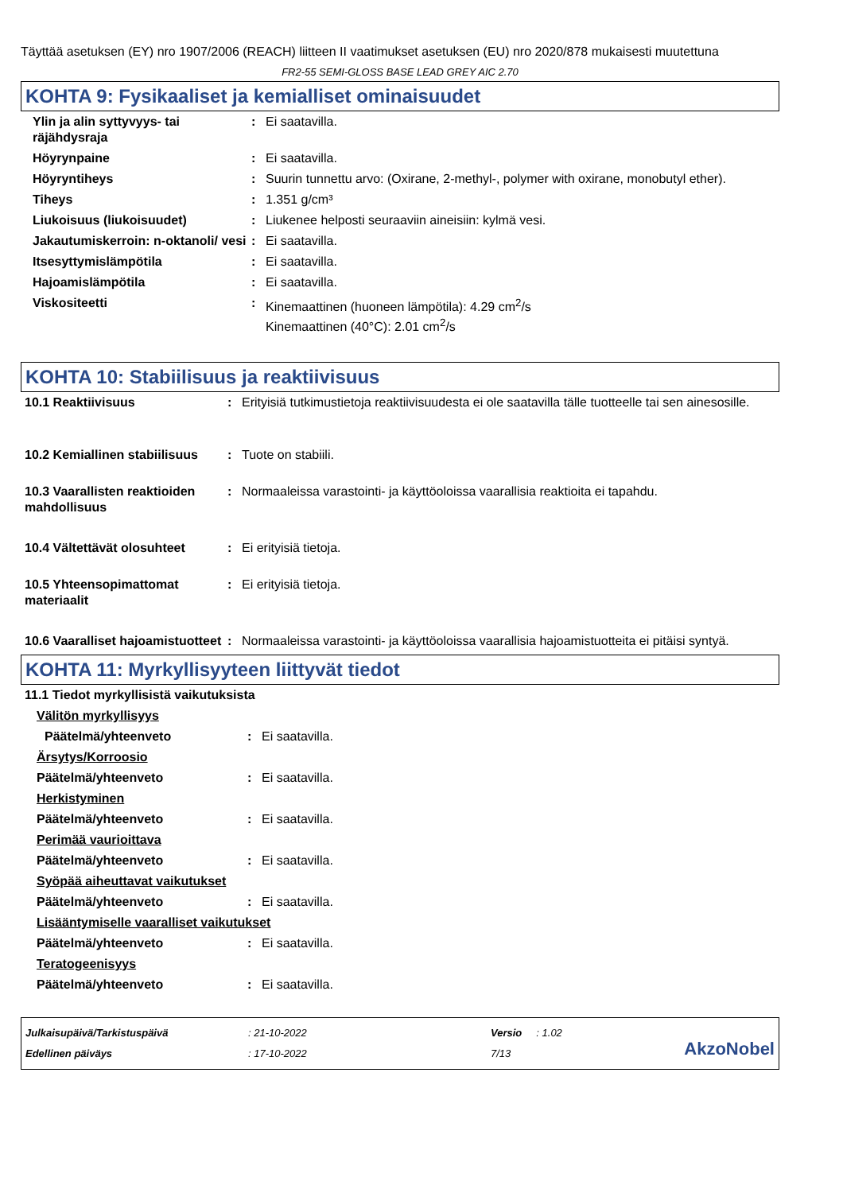Täyttää asetuksen (EY) nro 1907/2006 (REACH) liitteen II vaatimukset asetuksen (EU) nro 2020/878 mukaisesti muutettuna
FR2-55 SEMI-GLOSS BASE LEAD GREY AIC 2.70
KOHTA 9: Fysikaaliset ja kemialliset ominaisuudet
| Ylin ja alin syttyvyys- tai räjähdysraja | : | Ei saatavilla. |
| Höyrynpaine | : | Ei saatavilla. |
| Höyryntiheys | : | Suurin tunnettu arvo: (Oxirane, 2-methyl-, polymer with oxirane, monobutyl ether). |
| Tiheys | : | 1.351 g/cm³ |
| Liukoisuus (liukoisuudet) | : | Liukenee helposti seuraaviin aineisiin: kylmä vesi. |
| Jakautumiskerroin: n-oktanoli/ vesi | : | Ei saatavilla. |
| Itsesyttymislämpötila | : | Ei saatavilla. |
| Hajoamislämpötila | : | Ei saatavilla. |
| Viskositeetti | : | Kinemaattinen (huoneen lämpötila): 4.29 cm<sup>2</sup>/s Kinemaattinen (40°C): 2.01 cm<sup>2</sup>/s |
KOHTA 10: Stabiilisuus ja reaktiivisuus
| 10.1 Reaktiivisuus | : | Erityisiä tutkimustietoja reaktiivisuudesta ei ole saatavilla tälle tuotteelle tai sen ainesosille. |
| 10.2 Kemiallinen stabiilisuus | : | Tuote on stabiili. |
| 10.3 Vaarallisten reaktioiden mahdollisuus | : | Normaaleissa varastointi- ja käyttöoloissa vaarallisia reaktioita ei tapahdu. |
| 10.4 Vältettävät olosuhteet | : | Ei erityisiä tietoja. |
| 10.5 Yhteensopimattomat materiaalit | : | Ei erityisiä tietoja. |
| 10.6 Vaaralliset hajoamistuotteet | : | Normaaleissa varastointi- ja käyttöoloissa vaarallisia hajoamistuotteita ei pitäisi syntyä. |
KOHTA 11: Myrkyllisyyteen liittyvät tiedot
| 11.1 Tiedot myrkyllisistä vaikutuksista | | |
| Välitön myrkyllisyys | | |
| Päätelmä/yhteenveto | : | Ei saatavilla. |
| Ärsytys/Korroosio | | |
| Päätelmä/yhteenveto | : | Ei saatavilla. |
| Herkistyminen | | |
| Päätelmä/yhteenveto | : | Ei saatavilla. |
| Perimää vaurioittava | | |
| Päätelmä/yhteenveto | : | Ei saatavilla. |
| Syöpää aiheuttavat vaikutukset | | |
| Päätelmä/yhteenveto | : | Ei saatavilla. |
| Lisääntymiselle vaaralliset vaikutukset | | |
| Päätelmä/yhteenveto | : | Ei saatavilla. |
| Teratogeenisyys | | |
| Päätelmä/yhteenveto | : | Ei saatavilla. |
Julkaisupäivä/Tarkistuspäivä
Edellinen päiväys
: 21-10-2022
: 17-10-2022
Versio : 1.02
7/13
AkzoNobel